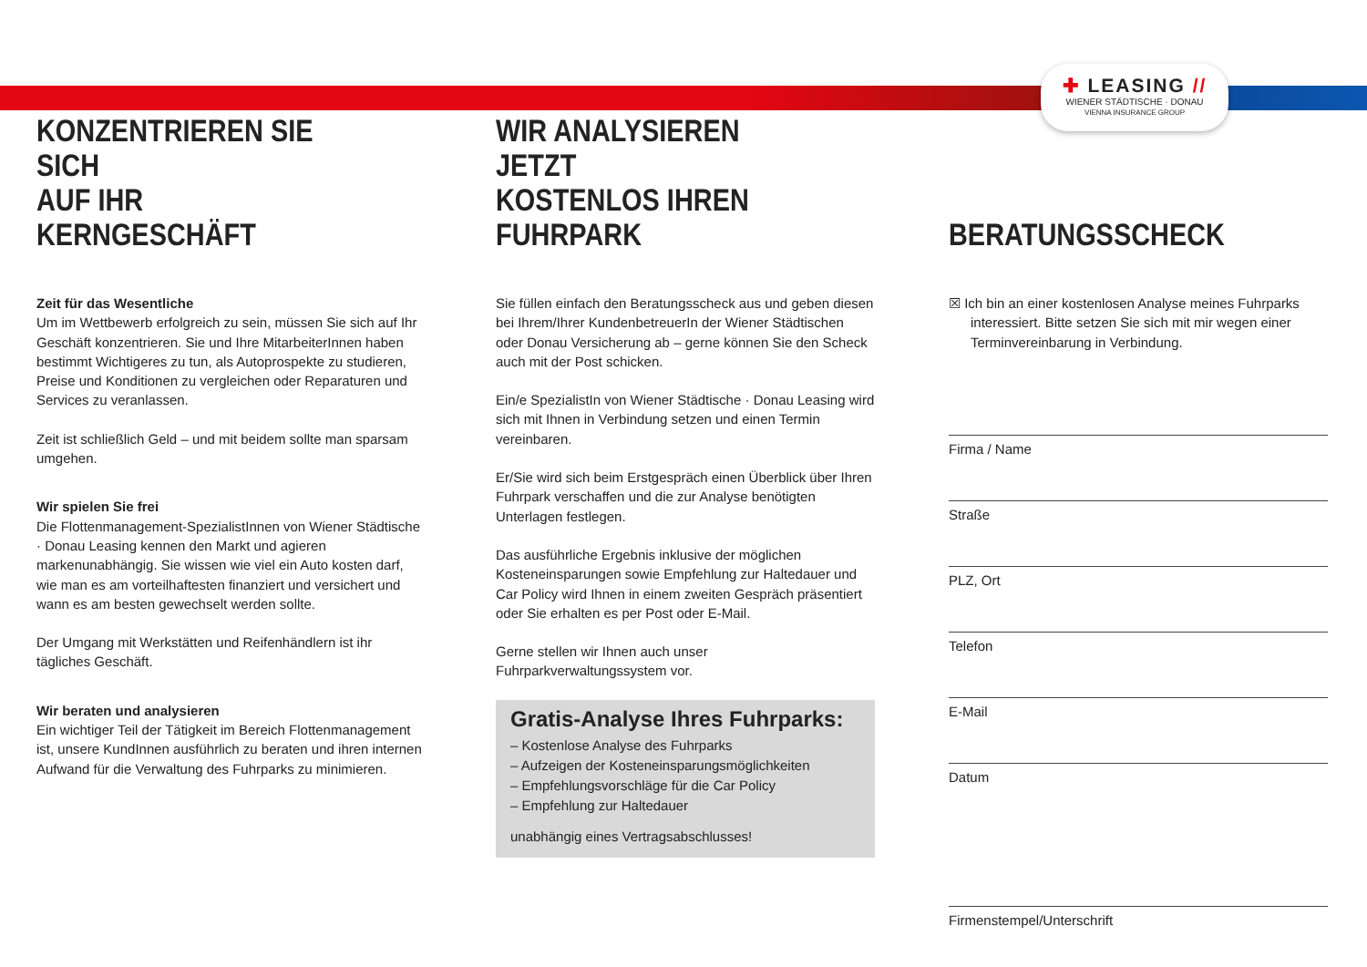✚ LEASING //
WIENER STÄDTISCHE · DONAU
VIENNA INSURANCE GROUP
KONZENTRIEREN SIE SICH
AUF IHR KERNGESCHÄFT
Zeit für das Wesentliche
Um im Wettbewerb erfolgreich zu sein, müssen Sie sich auf Ihr Geschäft konzentrieren. Sie und Ihre MitarbeiterInnen haben bestimmt Wichtigeres zu tun, als Autoprospekte zu studieren, Preise und Konditionen zu vergleichen oder Reparaturen und Services zu veranlassen.
Zeit ist schließlich Geld – und mit beidem sollte man sparsam umgehen.
Wir spielen Sie frei
Die Flottenmanagement-SpezialistInnen von Wiener Städtische · Donau Leasing kennen den Markt und agieren markenunabhängig. Sie wissen wie viel ein Auto kosten darf, wie man es am vorteilhaftesten finanziert und versichert und wann es am besten gewechselt werden sollte.
Der Umgang mit Werkstätten und Reifenhändlern ist ihr tägliches Geschäft.
Wir beraten und analysieren
Ein wichtiger Teil der Tätigkeit im Bereich Flottenmanagement ist, unsere KundInnen ausführlich zu beraten und ihren internen Aufwand für die Verwaltung des Fuhrparks zu minimieren.
WIR ANALYSIEREN JETZT
KOSTENLOS IHREN FUHRPARK
Sie füllen einfach den Beratungsscheck aus und geben diesen bei Ihrem/Ihrer KundenbetreuerIn der Wiener Städtischen oder Donau Versicherung ab – gerne können Sie den Scheck auch mit der Post schicken.
Ein/e SpezialistIn von Wiener Städtische · Donau Leasing wird sich mit Ihnen in Verbindung setzen und einen Termin vereinbaren.
Er/Sie wird sich beim Erstgespräch einen Überblick über Ihren Fuhrpark verschaffen und die zur Analyse benötigten Unterlagen festlegen.
Das ausführliche Ergebnis inklusive der möglichen Kosteneinsparungen sowie Empfehlung zur Haltedauer und Car Policy wird Ihnen in einem zweiten Gespräch präsentiert oder Sie erhalten es per Post oder E-Mail.
Gerne stellen wir Ihnen auch unser Fuhrparkverwaltungssystem vor.
Gratis-Analyse Ihres Fuhrparks:
– Kostenlose Analyse des Fuhrparks
– Aufzeigen der Kosteneinsparungsmöglichkeiten
– Empfehlungsvorschläge für die Car Policy
– Empfehlung zur Haltedauer
unabhängig eines Vertragsabschlusses!
BERATUNGSSCHECK
☒ Ich bin an einer kostenlosen Analyse meines Fuhrparks interessiert. Bitte setzen Sie sich mit mir wegen einer Terminvereinbarung in Verbindung.
Firma / Name
Straße
PLZ, Ort
Telefon
E-Mail
Datum
Firmenstempel/Unterschrift